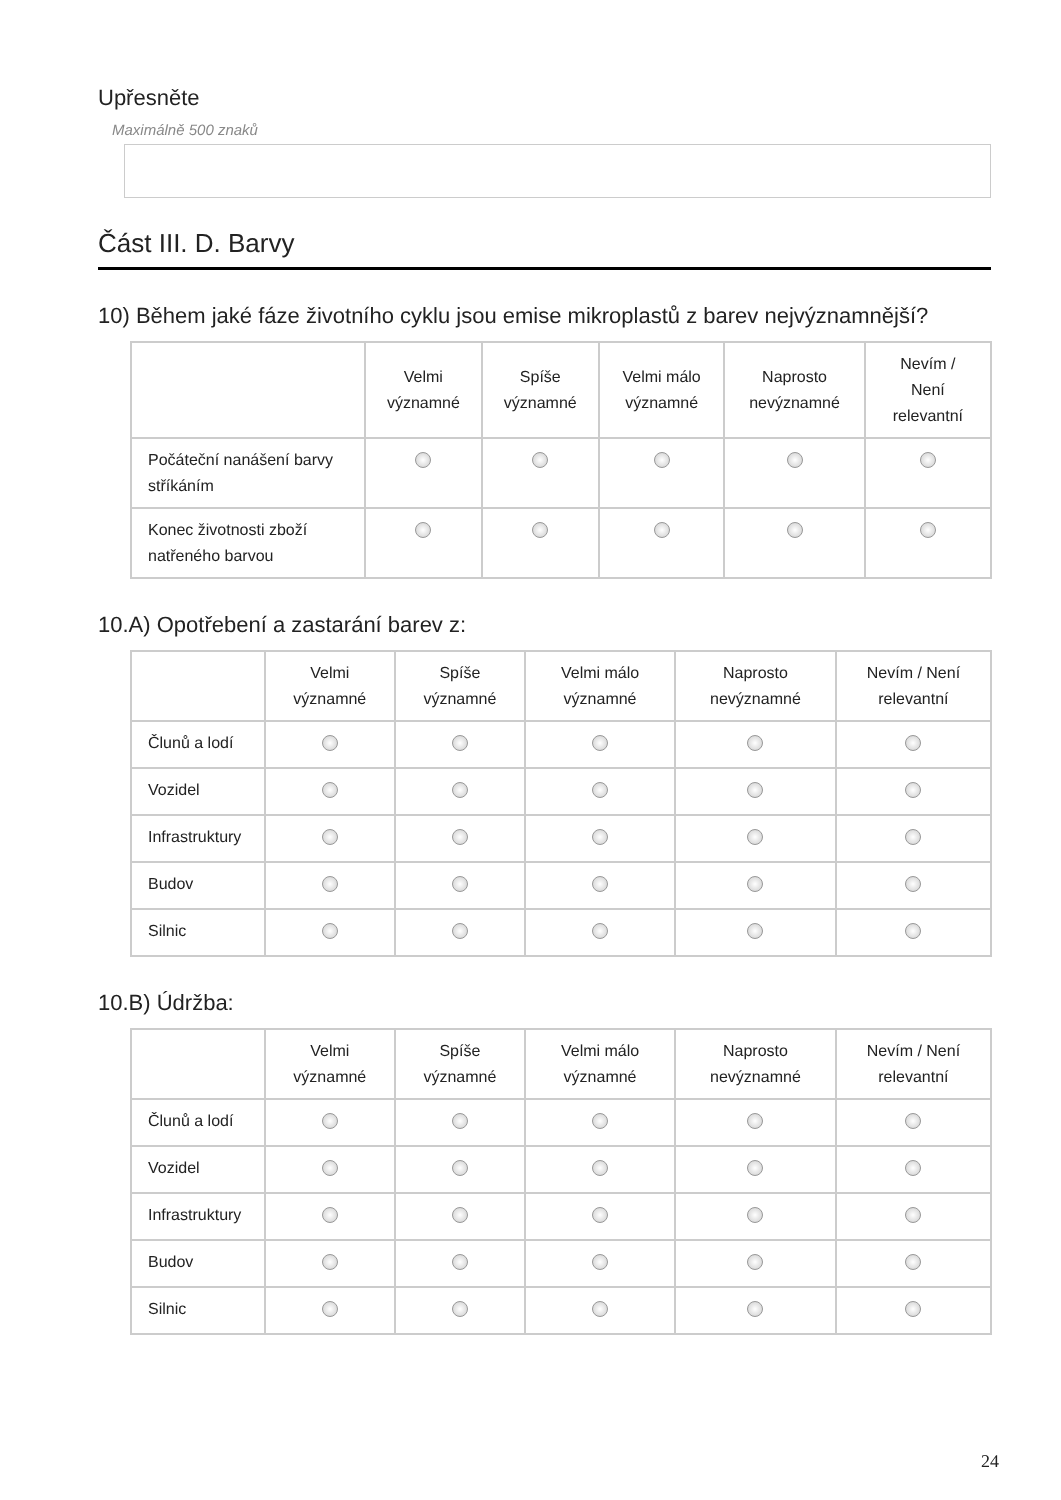Upřesněte
Maximálně 500 znaků
Část III. D. Barvy
10) Během jaké fáze životního cyklu jsou emise mikroplastů z barev nejvýznamnější?
| | Velmi významné | Spíše významné | Velmi málo významné | Naprosto nevýznamné | Nevím / Není relevantní |
| --- | --- | --- | --- | --- | --- |
| Počáteční nanášení barvy stříkáním | | | | | |
| Konec životnosti zboží natřeného barvou | | | | | |
10.A) Opotřebení a zastarání barev z:
| | Velmi významné | Spíše významné | Velmi málo významné | Naprosto nevýznamné | Nevím / Není relevantní |
| --- | --- | --- | --- | --- | --- |
| Člunů a lodí | | | | | |
| Vozidel | | | | | |
| Infrastruktury | | | | | |
| Budov | | | | | |
| Silnic | | | | | |
10.B) Údržba:
| | Velmi významné | Spíše významné | Velmi málo významné | Naprosto nevýznamné | Nevím / Není relevantní |
| --- | --- | --- | --- | --- | --- |
| Člunů a lodí | | | | | |
| Vozidel | | | | | |
| Infrastruktury | | | | | |
| Budov | | | | | |
| Silnic | | | | | |
24